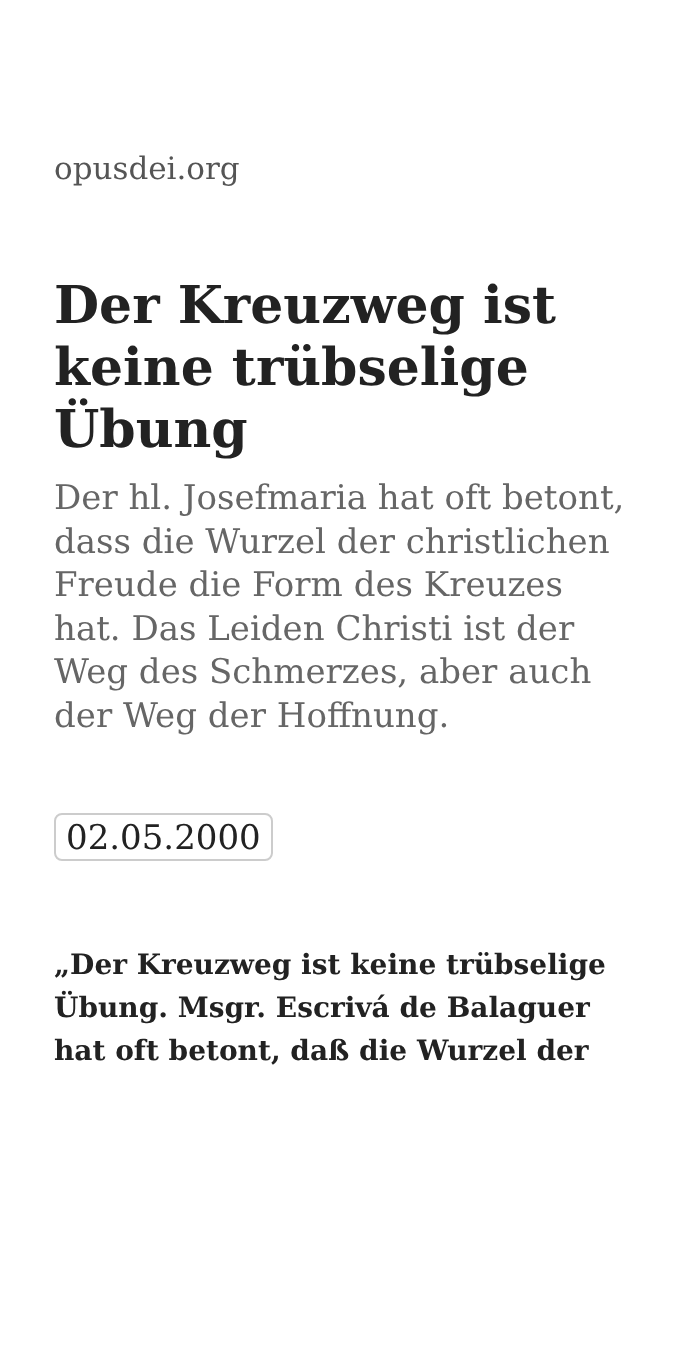opusdei.org
Der Kreuzweg ist keine trübselige Übung
Der hl. Josefmaria hat oft betont, dass die Wurzel der christlichen Freude die Form des Kreuzes hat. Das Leiden Christi ist der Weg des Schmerzes, aber auch der Weg der Hoffnung.
02.05.2000
„Der Kreuzweg ist keine trübselige Übung. Msgr. Escrivá de Balaguer hat oft betont, daß die Wurzel der